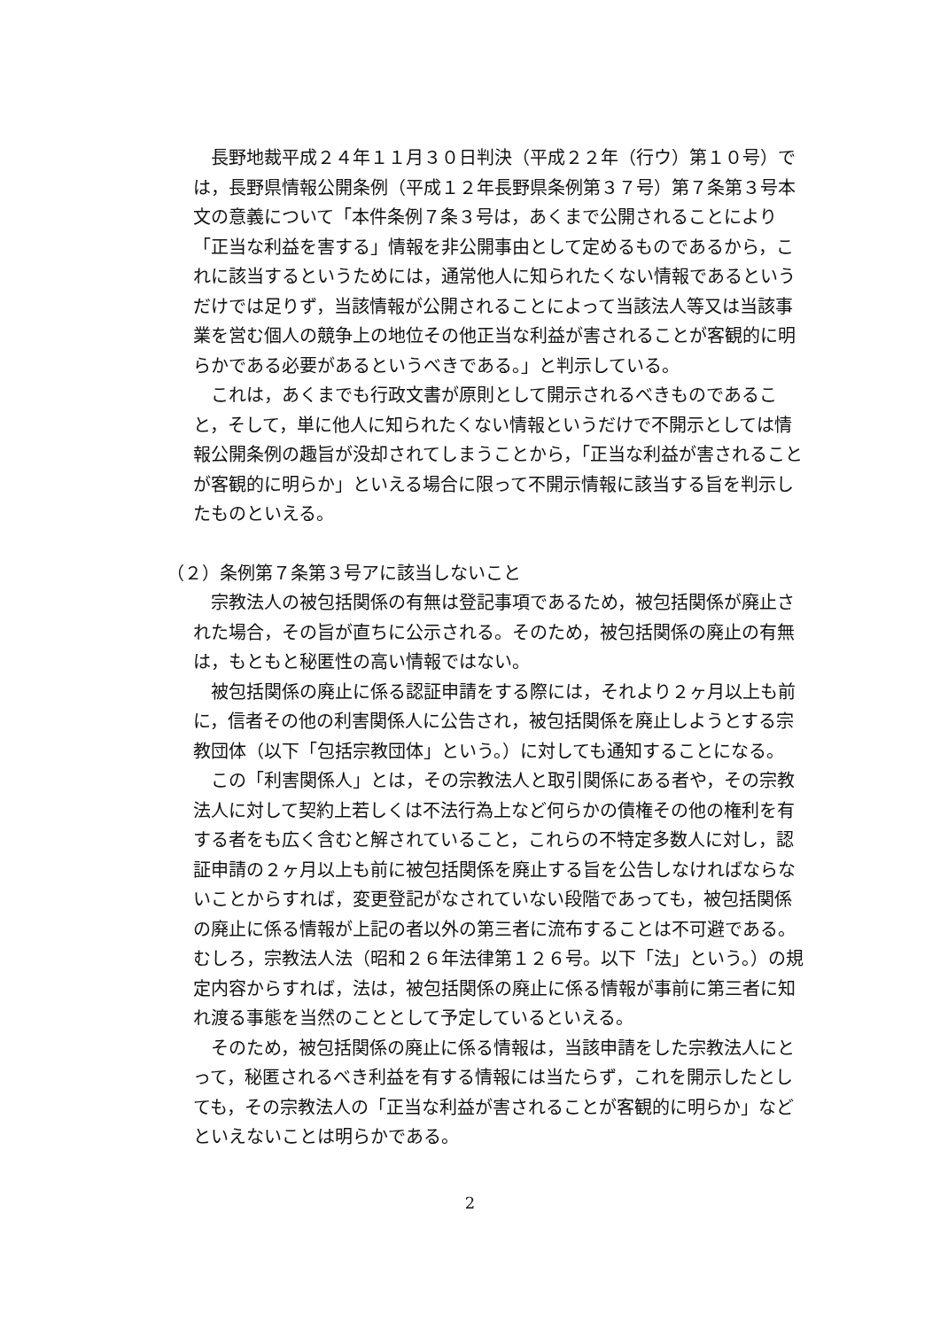長野地裁平成２４年１１月３０日判決（平成２２年（行ウ）第１０号）では，長野県情報公開条例（平成１２年長野県条例第３７号）第７条第３号本文の意義について「本件条例７条３号は，あくまで公開されることにより「正当な利益を害する」情報を非公開事由として定めるものであるから，これに該当するというためには，通常他人に知られたくない情報であるというだけでは足りず，当該情報が公開されることによって当該法人等又は当該事業を営む個人の競争上の地位その他正当な利益が害されることが客観的に明らかである必要があるというべきである。」と判示している。
これは，あくまでも行政文書が原則として開示されるべきものであること，そして，単に他人に知られたくない情報というだけで不開示としては情報公開条例の趣旨が没却されてしまうことから，「正当な利益が害されることが客観的に明らか」といえる場合に限って不開示情報に該当する旨を判示したものといえる。
（２）条例第７条第３号アに該当しないこと
宗教法人の被包括関係の有無は登記事項であるため，被包括関係が廃止された場合，その旨が直ちに公示される。そのため，被包括関係の廃止の有無は，もともと秘匿性の高い情報ではない。
被包括関係の廃止に係る認証申請をする際には，それより２ヶ月以上も前に，信者その他の利害関係人に公告され，被包括関係を廃止しようとする宗教団体（以下「包括宗教団体」という。）に対しても通知することになる。
この「利害関係人」とは，その宗教法人と取引関係にある者や，その宗教法人に対して契約上若しくは不法行為上など何らかの債権その他の権利を有する者をも広く含むと解されていること，これらの不特定多数人に対し，認証申請の２ヶ月以上も前に被包括関係を廃止する旨を公告しなければならないことからすれば，変更登記がなされていない段階であっても，被包括関係の廃止に係る情報が上記の者以外の第三者に流布することは不可避である。むしろ，宗教法人法（昭和２６年法律第１２６号。以下「法」という。）の規定内容からすれば，法は，被包括関係の廃止に係る情報が事前に第三者に知れ渡る事態を当然のこととして予定しているといえる。
そのため，被包括関係の廃止に係る情報は，当該申請をした宗教法人にとって，秘匿されるべき利益を有する情報には当たらず，これを開示したとしても，その宗教法人の「正当な利益が害されることが客観的に明らか」などといえないことは明らかである。
2